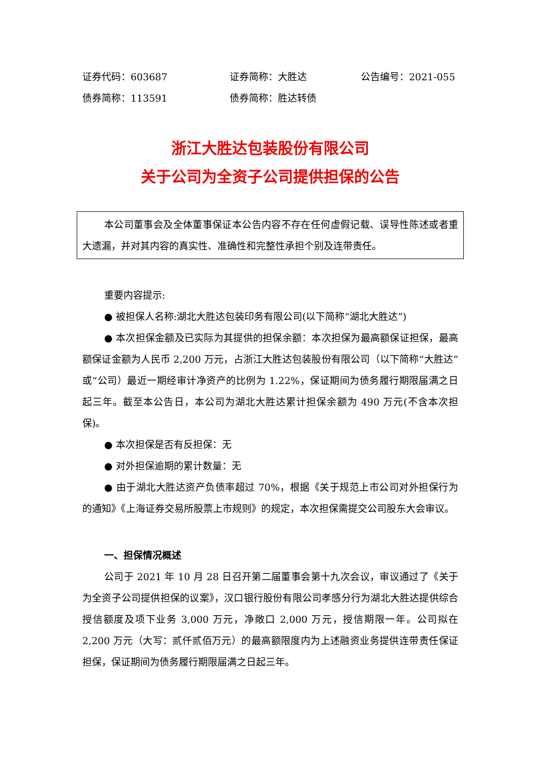证券代码：603687 证券简称：大胜达 公告编号：2021-055
债券简称：113591 债券简称：胜达转债
浙江大胜达包装股份有限公司
关于公司为全资子公司提供担保的公告
本公司董事会及全体董事保证本公告内容不存在任何虚假记载、误导性陈述或者重大遗漏，并对其内容的真实性、准确性和完整性承担个别及连带责任。
重要内容提示:
● 被担保人名称:湖北大胜达包装印务有限公司(以下简称“湖北大胜达”)
● 本次担保金额及已实际为其提供的担保余额：本次担保为最高额保证担保，最高额保证金额为人民币 2,200 万元，占浙江大胜达包装股份有限公司（以下简称“大胜达”或“公司）最近一期经审计净资产的比例为 1.22%，保证期间为债务履行期限届满之日起三年。截至本公告日，本公司为湖北大胜达累计担保余额为 490 万元(不含本次担保)。
● 本次担保是否有反担保：无
● 对外担保逾期的累计数量：无
● 由于湖北大胜达资产负债率超过 70%，根据《关于规范上市公司对外担保行为的通知》《上海证券交易所股票上市规则》的规定，本次担保需提交公司股东大会审议。
一、担保情况概述
公司于 2021 年 10 月 28 日召开第二届董事会第十九次会议，审议通过了《关于为全资子公司提供担保的议案》，汉口银行股份有限公司孝感分行为湖北大胜达提供综合授信额度及项下业务 3,000 万元，净敞口 2,000 万元，授信期限一年。公司拟在 2,200 万元（大写：贰仟贰佰万元）的最高额限度内为上述融资业务提供连带责任保证担保，保证期间为债务履行期限届满之日起三年。